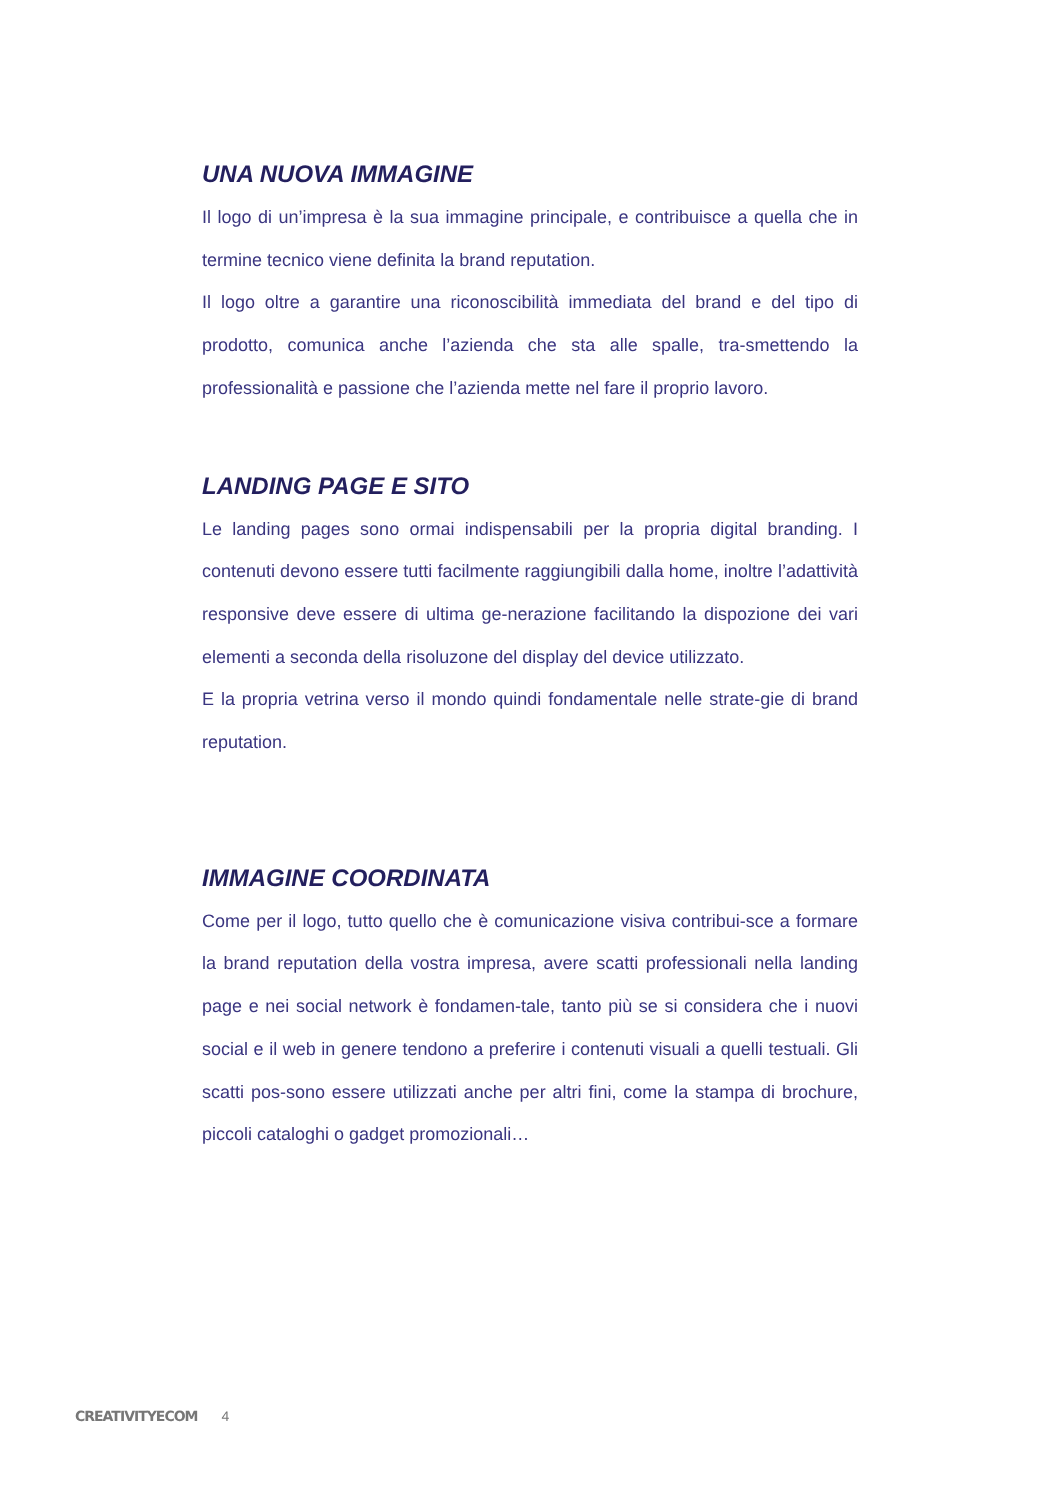UNA NUOVA IMMAGINE
Il logo di un’impresa è la sua immagine principale, e contribuisce a quella che in termine tecnico viene definita la brand reputation.
Il logo oltre a garantire una riconoscibilità immediata del brand e del tipo di prodotto, comunica anche l’azienda che sta alle spalle, tra-smettendo la professionalità e passione che l’azienda mette nel fare il proprio lavoro.
LANDING PAGE E SITO
Le landing pages sono ormai indispensabili per la propria digital branding. I contenuti devono essere tutti facilmente raggiungibili dalla home, inoltre l’adattività responsive deve essere di ultima ge-nerazione facilitando la dispozione dei vari elementi a seconda della risoluzone del display del device utilizzato.
E la propria vetrina verso il mondo quindi fondamentale nelle strate-gie di brand reputation.
IMMAGINE COORDINATA
Come per il logo, tutto quello che è comunicazione visiva contribui-sce a formare la brand reputation della vostra impresa, avere scatti professionali nella landing page e nei social network è fondamen-tale, tanto più se si considera che i nuovi social e il web in genere tendono a preferire i contenuti visuali a quelli testuali. Gli scatti pos-sono essere utilizzati anche per altri fini, come la stampa di brochure, piccoli cataloghi o gadget promozionali…
CREATIVITYECOM 4